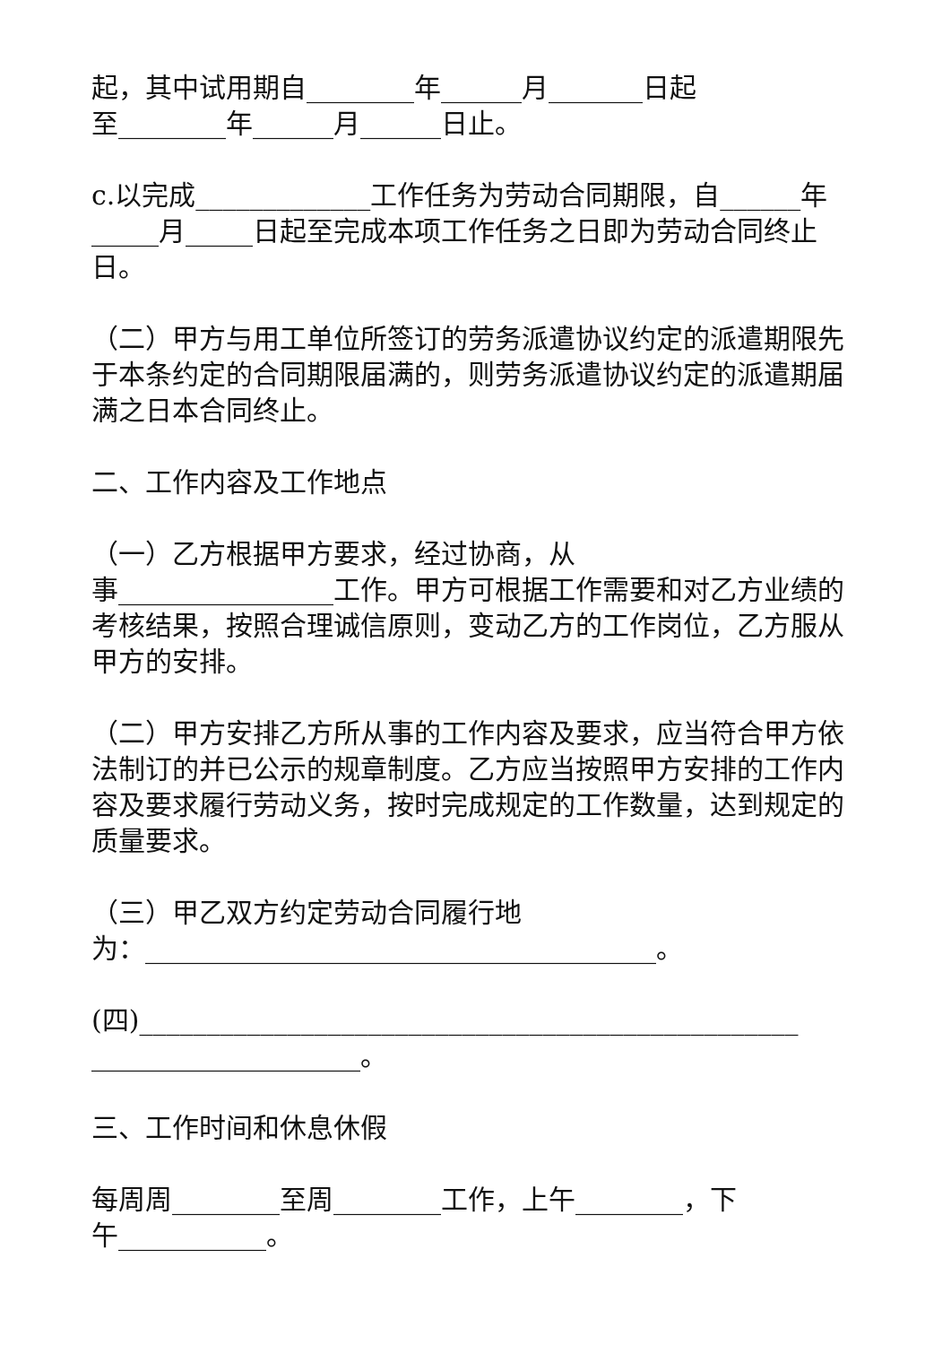起，其中试用期自________年______月_______日起
至________年______月______日止。
c.以完成_____________工作任务为劳动合同期限，自______年_____月_____日起至完成本项工作任务之日即为劳动合同终止日。
（二）甲方与用工单位所签订的劳务派遣协议约定的派遣期限先于本条约定的合同期限届满的，则劳务派遣协议约定的派遣期届满之日本合同终止。
二、工作内容及工作地点
（一）乙方根据甲方要求，经过协商，从
事________________工作。甲方可根据工作需要和对乙方业绩的考核结果，按照合理诚信原则，变动乙方的工作岗位，乙方服从甲方的安排。
（二）甲方安排乙方所从事的工作内容及要求，应当符合甲方依法制订的并已公示的规章制度。乙方应当按照甲方安排的工作内容及要求履行劳动义务，按时完成规定的工作数量，达到规定的质量要求。
（三）甲乙双方约定劳动合同履行地
为：______________________________________。
(四)_________________________________________________
____________________。
三、工作时间和休息休假
每周周________至周________工作，上午________，下
午___________。